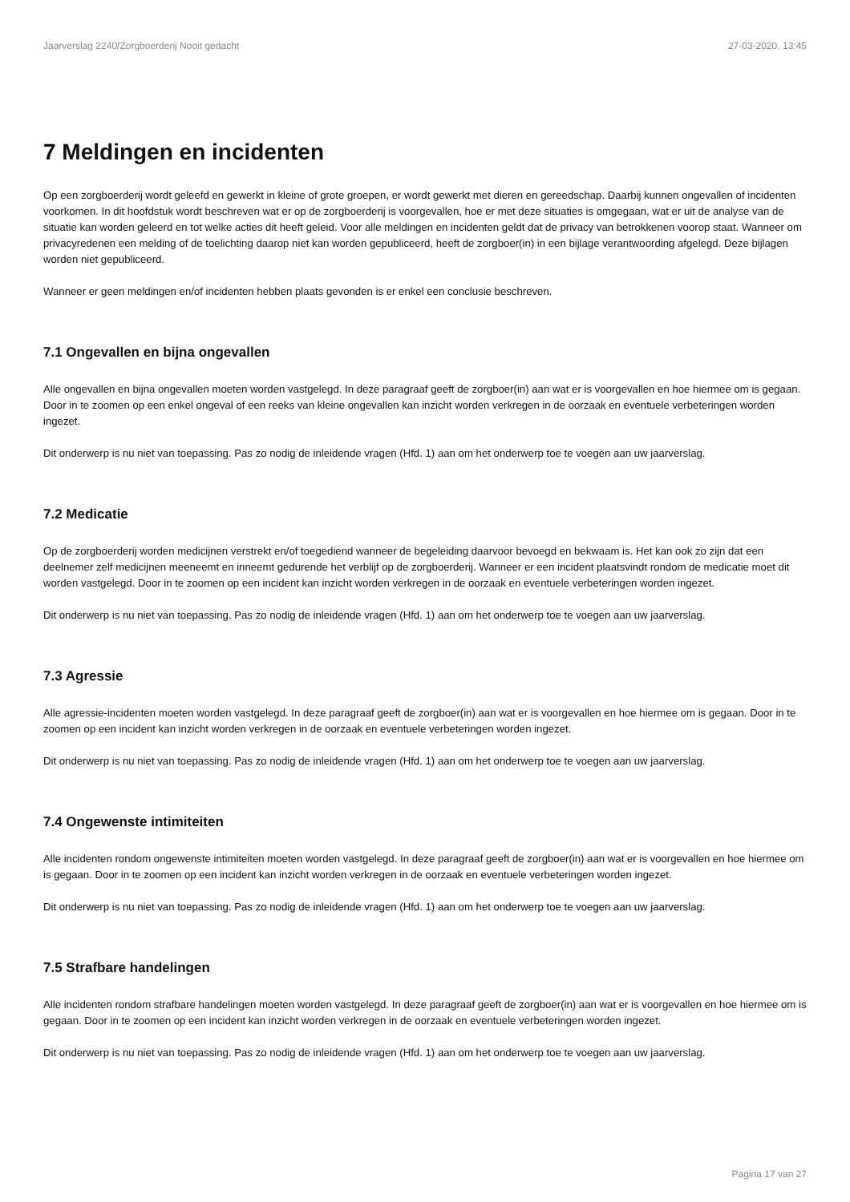Jaarverslag 2240/Zorgboerderij Nooit gedacht 27-03-2020, 13:45
7 Meldingen en incidenten
Op een zorgboerderij wordt geleefd en gewerkt in kleine of grote groepen, er wordt gewerkt met dieren en gereedschap. Daarbij kunnen ongevallen of incidenten voorkomen. In dit hoofdstuk wordt beschreven wat er op de zorgboerderij is voorgevallen, hoe er met deze situaties is omgegaan, wat er uit de analyse van de situatie kan worden geleerd en tot welke acties dit heeft geleid. Voor alle meldingen en incidenten geldt dat de privacy van betrokkenen voorop staat. Wanneer om privacyredenen een melding of de toelichting daarop niet kan worden gepubliceerd, heeft de zorgboer(in) in een bijlage verantwoording afgelegd. Deze bijlagen worden niet gepubliceerd.
Wanneer er geen meldingen en/of incidenten hebben plaats gevonden is er enkel een conclusie beschreven.
7.1 Ongevallen en bijna ongevallen
Alle ongevallen en bijna ongevallen moeten worden vastgelegd. In deze paragraaf geeft de zorgboer(in) aan wat er is voorgevallen en hoe hiermee om is gegaan. Door in te zoomen op een enkel ongeval of een reeks van kleine ongevallen kan inzicht worden verkregen in de oorzaak en eventuele verbeteringen worden ingezet.
Dit onderwerp is nu niet van toepassing. Pas zo nodig de inleidende vragen (Hfd. 1) aan om het onderwerp toe te voegen aan uw jaarverslag.
7.2 Medicatie
Op de zorgboerderij worden medicijnen verstrekt en/of toegediend wanneer de begeleiding daarvoor bevoegd en bekwaam is. Het kan ook zo zijn dat een deelnemer zelf medicijnen meeneemt en inneemt gedurende het verblijf op de zorgboerderij. Wanneer er een incident plaatsvindt rondom de medicatie moet dit worden vastgelegd. Door in te zoomen op een incident kan inzicht worden verkregen in de oorzaak en eventuele verbeteringen worden ingezet.
Dit onderwerp is nu niet van toepassing. Pas zo nodig de inleidende vragen (Hfd. 1) aan om het onderwerp toe te voegen aan uw jaarverslag.
7.3 Agressie
Alle agressie-incidenten moeten worden vastgelegd. In deze paragraaf geeft de zorgboer(in) aan wat er is voorgevallen en hoe hiermee om is gegaan. Door in te zoomen op een incident kan inzicht worden verkregen in de oorzaak en eventuele verbeteringen worden ingezet.
Dit onderwerp is nu niet van toepassing. Pas zo nodig de inleidende vragen (Hfd. 1) aan om het onderwerp toe te voegen aan uw jaarverslag.
7.4 Ongewenste intimiteiten
Alle incidenten rondom ongewenste intimiteiten moeten worden vastgelegd. In deze paragraaf geeft de zorgboer(in) aan wat er is voorgevallen en hoe hiermee om is gegaan. Door in te zoomen op een incident kan inzicht worden verkregen in de oorzaak en eventuele verbeteringen worden ingezet.
Dit onderwerp is nu niet van toepassing. Pas zo nodig de inleidende vragen (Hfd. 1) aan om het onderwerp toe te voegen aan uw jaarverslag.
7.5 Strafbare handelingen
Alle incidenten rondom strafbare handelingen moeten worden vastgelegd. In deze paragraaf geeft de zorgboer(in) aan wat er is voorgevallen en hoe hiermee om is gegaan. Door in te zoomen op een incident kan inzicht worden verkregen in de oorzaak en eventuele verbeteringen worden ingezet.
Dit onderwerp is nu niet van toepassing. Pas zo nodig de inleidende vragen (Hfd. 1) aan om het onderwerp toe te voegen aan uw jaarverslag.
Pagina 17 van 27